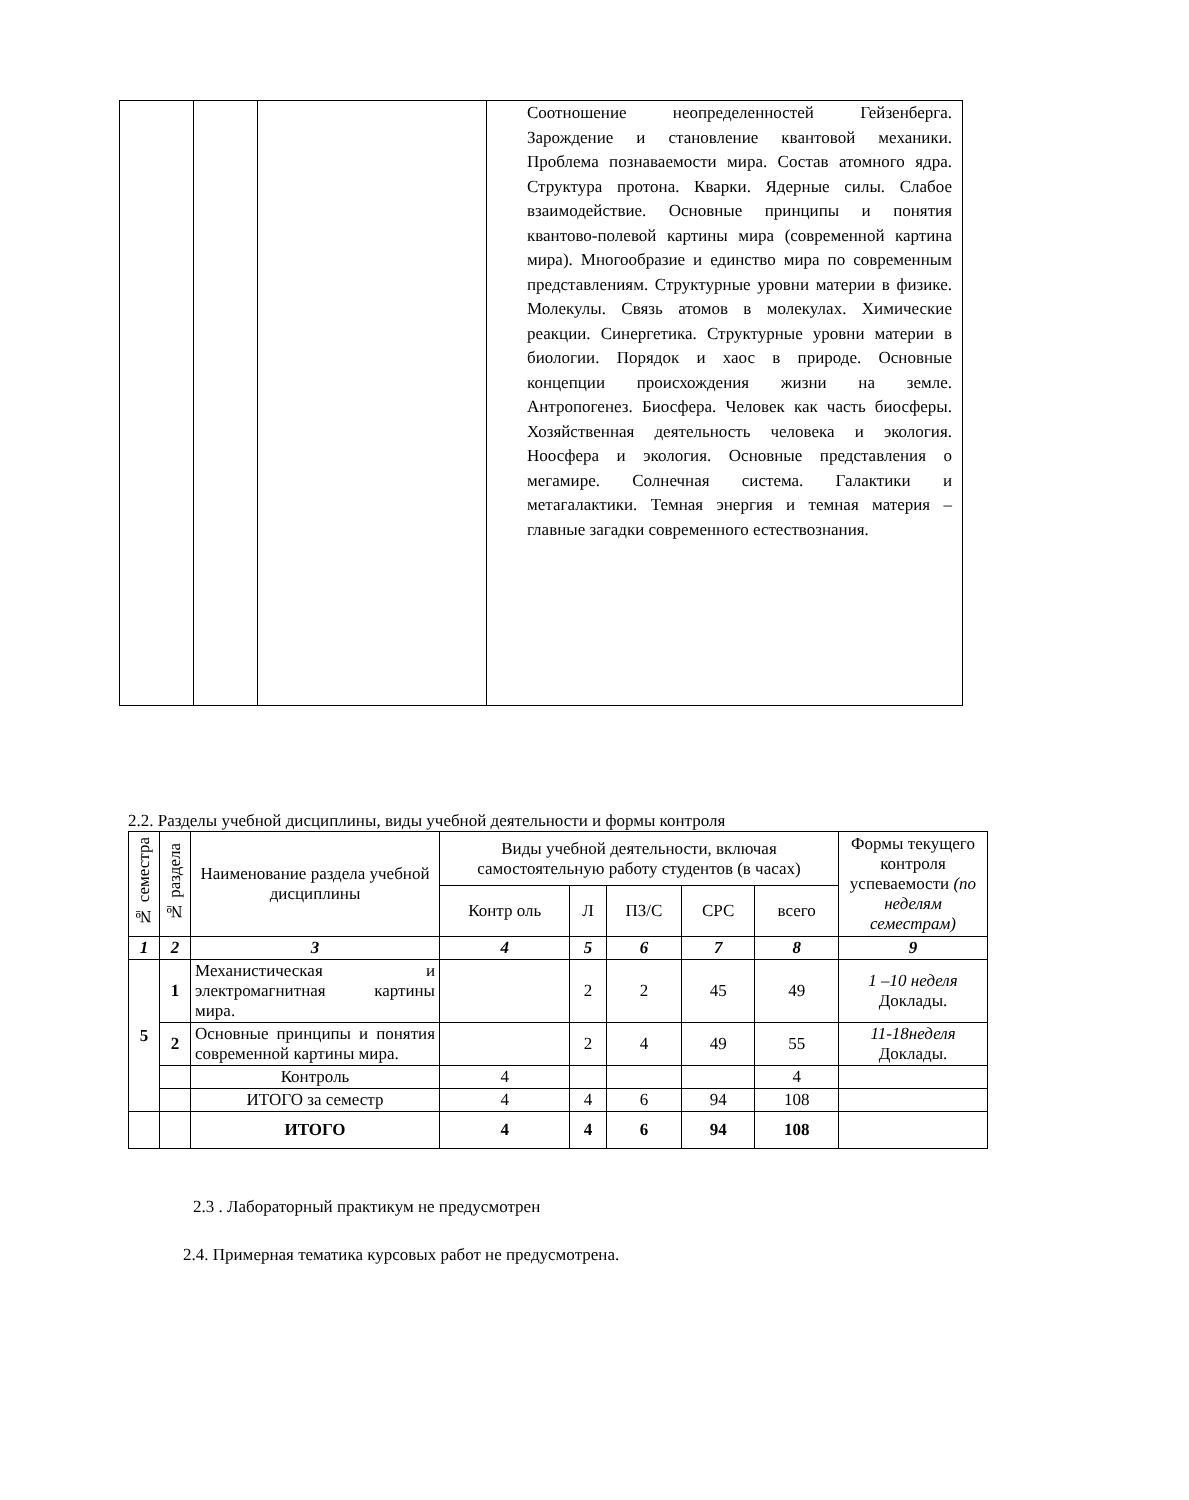| | | | Соотношение неопределенностей Гейзенберга. Зарождение и становление квантовой механики. Проблема познаваемости мира. Состав атомного ядра. Структура протона. Кварки. Ядерные силы. Слабое взаимодействие. Основные принципы и понятия квантово-полевой картины мира (современной картина мира). Многообразие и единство мира по современным представлениям. Структурные уровни материи в физике. Молекулы. Связь атомов в молекулах. Химические реакции. Синергетика. Структурные уровни материи в биологии. Порядок и хаос в природе. Основные концепции происхождения жизни на земле. Антропогенез. Биосфера. Человек как часть биосферы. Хозяйственная деятельность человека и экология. Ноосфера и экология. Основные представления о мегамире. Солнечная система. Галактики и метагалактики. Темная энергия и темная материя – главные загадки современного естествознания. |
2.2. Разделы учебной дисциплины, виды учебной деятельности и формы контроля
| № семестра | № раздела | Наименование раздела учебной дисциплины | Виды учебной деятельности, включая самостоятельную работу студентов (в часах) | | | | | Формы текущего контроля успеваемости (по неделям семестрам) |
| --- | --- | --- | --- | --- | --- | --- | --- | --- |
| | | | Контр оль | Л | ПЗ/С | СРС | всего | |
| 1 | 2 | 3 | 4 | 5 | 6 | 7 | 8 | 9 |
| 5 | 1 | Механистическая и электромагнитная картины мира. | | 2 | 2 | 45 | 49 | 1 –10 неделя Доклады. |
| | 2 | Основные принципы и понятия современной картины мира. | | 2 | 4 | 49 | 55 | 11-18неделя Доклады. |
| | | Контроль | 4 | | | | 4 | |
| | | ИТОГО за семестр | 4 | 4 | 6 | 94 | 108 | |
| | | ИТОГО | 4 | 4 | 6 | 94 | 108 | |
2.3 . Лабораторный практикум не предусмотрен
2.4. Примерная тематика курсовых работ не предусмотрена.